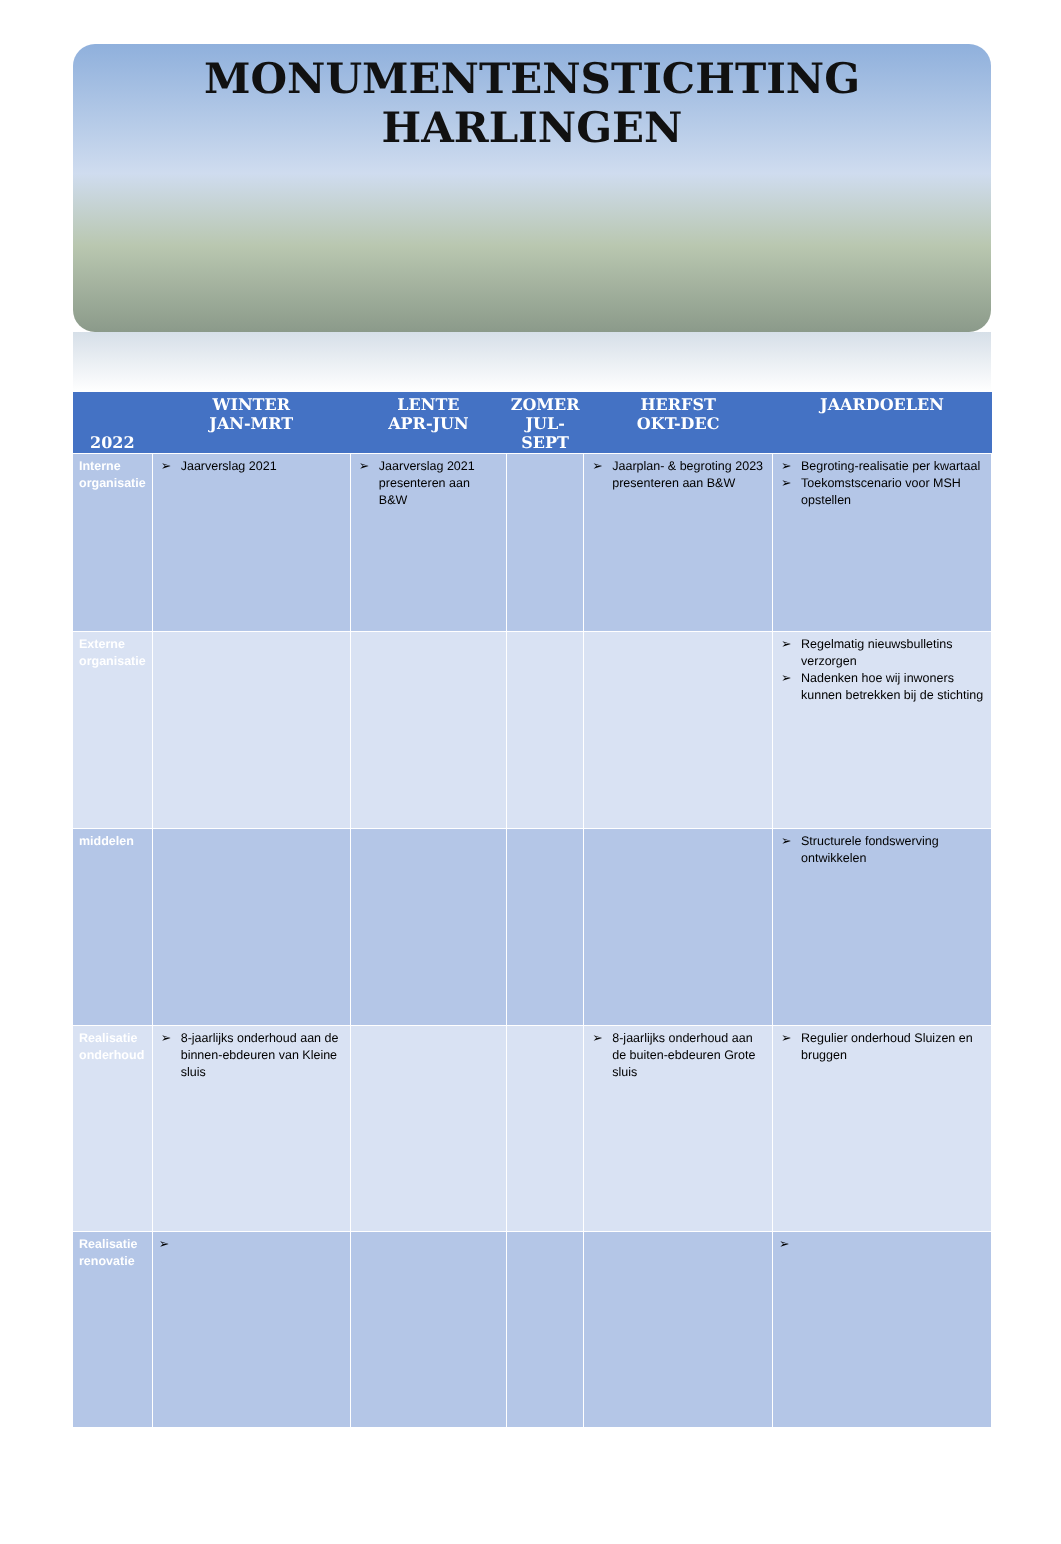MONUMENTENSTICHTING HARLINGEN
| 2022 | WINTER JAN-MRT | LENTE APR-JUN | ZOMER JUL-SEPT | HERFST OKT-DEC | JAARDOELEN |
| --- | --- | --- | --- | --- | --- |
| Interne organisatie | ➢ Jaarverslag 2021 | ➢ Jaarverslag 2021 presenteren aan B&W | | ➢ Jaarplan- & begroting 2023 presenteren aan B&W | ➢ Begroting-realisatie per kwartaal ➢ Toekomstscenario voor MSH opstellen |
| Externe organisatie | | | | | ➢ Regelmatig nieuwsbulletins verzorgen ➢ Nadenken hoe wij inwoners kunnen betrekken bij de stichting |
| middelen | | | | | ➢ Structurele fondswerving ontwikkelen |
| Realisatie onderhoud | ➢ 8-jaarlijks onderhoud aan de binnen-ebdeuren van Kleine sluis | | | ➢ 8-jaarlijks onderhoud aan de buiten-ebdeuren Grote sluis | ➢ Regulier onderhoud Sluizen en bruggen |
| Realisatie renovatie | ➢ | | | | ➢ |